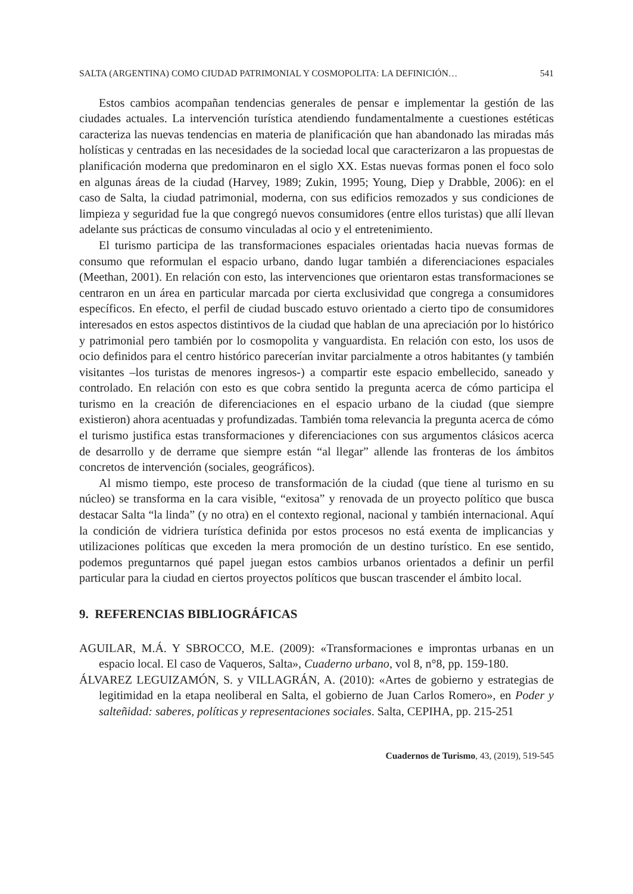SALTA (ARGENTINA) COMO CIUDAD PATRIMONIAL Y COSMOPOLITA: LA DEFINICIÓN… 541
Estos cambios acompañan tendencias generales de pensar e implementar la gestión de las ciudades actuales. La intervención turística atendiendo fundamentalmente a cuestiones estéticas caracteriza las nuevas tendencias en materia de planificación que han abandonado las miradas más holísticas y centradas en las necesidades de la sociedad local que caracterizaron a las propuestas de planificación moderna que predominaron en el siglo XX. Estas nuevas formas ponen el foco solo en algunas áreas de la ciudad (Harvey, 1989; Zukin, 1995; Young, Diep y Drabble, 2006): en el caso de Salta, la ciudad patrimonial, moderna, con sus edificios remozados y sus condiciones de limpieza y seguridad fue la que congregó nuevos consumidores (entre ellos turistas) que allí llevan adelante sus prácticas de consumo vinculadas al ocio y el entretenimiento.
El turismo participa de las transformaciones espaciales orientadas hacia nuevas formas de consumo que reformulan el espacio urbano, dando lugar también a diferenciaciones espaciales (Meethan, 2001). En relación con esto, las intervenciones que orientaron estas transformaciones se centraron en un área en particular marcada por cierta exclusividad que congrega a consumidores específicos. En efecto, el perfil de ciudad buscado estuvo orientado a cierto tipo de consumidores interesados en estos aspectos distintivos de la ciudad que hablan de una apreciación por lo histórico y patrimonial pero también por lo cosmopolita y vanguardista. En relación con esto, los usos de ocio definidos para el centro histórico parecerían invitar parcialmente a otros habitantes (y también visitantes –los turistas de menores ingresos-) a compartir este espacio embellecido, saneado y controlado. En relación con esto es que cobra sentido la pregunta acerca de cómo participa el turismo en la creación de diferenciaciones en el espacio urbano de la ciudad (que siempre existieron) ahora acentuadas y profundizadas. También toma relevancia la pregunta acerca de cómo el turismo justifica estas transformaciones y diferenciaciones con sus argumentos clásicos acerca de desarrollo y de derrame que siempre están “al llegar” allende las fronteras de los ámbitos concretos de intervención (sociales, geográficos).
Al mismo tiempo, este proceso de transformación de la ciudad (que tiene al turismo en su núcleo) se transforma en la cara visible, “exitosa” y renovada de un proyecto político que busca destacar Salta “la linda” (y no otra) en el contexto regional, nacional y también internacional. Aquí la condición de vidriera turística definida por estos procesos no está exenta de implicancias y utilizaciones políticas que exceden la mera promoción de un destino turístico. En ese sentido, podemos preguntarnos qué papel juegan estos cambios urbanos orientados a definir un perfil particular para la ciudad en ciertos proyectos políticos que buscan trascender el ámbito local.
9. REFERENCIAS BIBLIOGRÁFICAS
AGUILAR, M.Á. Y SBROCCO, M.E. (2009): «Transformaciones e improntas urbanas en un espacio local. El caso de Vaqueros, Salta», Cuaderno urbano, vol 8, n°8, pp. 159-180.
ÁLVAREZ LEGUIZAMÓN, S. y VILLAGRÁN, A. (2010): «Artes de gobierno y estrategias de legitimidad en la etapa neoliberal en Salta, el gobierno de Juan Carlos Romero», en Poder y salteñidad: saberes, políticas y representaciones sociales. Salta, CEPIHA, pp. 215-251
Cuadernos de Turismo, 43, (2019), 519-545